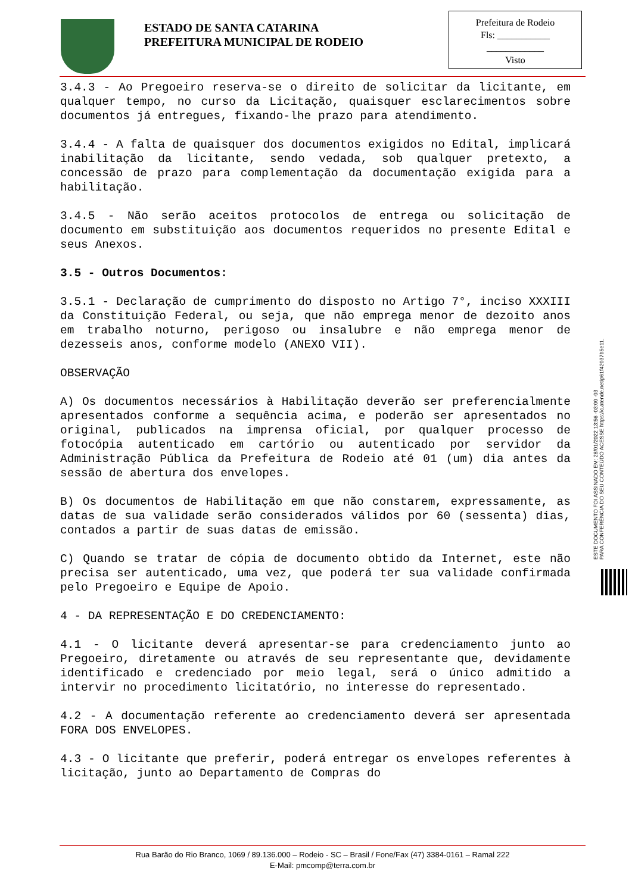ESTADO DE SANTA CATARINA
PREFEITURA MUNICIPAL DE RODEIO
Prefeitura de Rodeio
Fls: ___________
____________
Visto
3.4.3 - Ao Pregoeiro reserva-se o direito de solicitar da licitante, em qualquer tempo, no curso da Licitação, quaisquer esclarecimentos sobre documentos já entregues, fixando-lhe prazo para atendimento.
3.4.4 - A falta de quaisquer dos documentos exigidos no Edital, implicará inabilitação da licitante, sendo vedada, sob qualquer pretexto, a concessão de prazo para complementação da documentação exigida para a habilitação.
3.4.5 - Não serão aceitos protocolos de entrega ou solicitação de documento em substituição aos documentos requeridos no presente Edital e seus Anexos.
3.5 - Outros Documentos:
3.5.1 - Declaração de cumprimento do disposto no Artigo 7°, inciso XXXIII da Constituição Federal, ou seja, que não emprega menor de dezoito anos em trabalho noturno, perigoso ou insalubre e não emprega menor de dezesseis anos, conforme modelo (ANEXO VII).
OBSERVAÇÃO
A) Os documentos necessários à Habilitação deverão ser preferencialmente apresentados conforme a sequência acima, e poderão ser apresentados no original, publicados na imprensa oficial, por qualquer processo de fotocópia autenticado em cartório ou autenticado por servidor da Administração Pública da Prefeitura de Rodeio até 01 (um) dia antes da sessão de abertura dos envelopes.
B) Os documentos de Habilitação em que não constarem, expressamente, as datas de sua validade serão considerados válidos por 60 (sessenta) dias, contados a partir de suas datas de emissão.
C) Quando se tratar de cópia de documento obtido da Internet, este não precisa ser autenticado, uma vez, que poderá ter sua validade confirmada pelo Pregoeiro e Equipe de Apoio.
4 - DA REPRESENTAÇÃO E DO CREDENCIAMENTO:
4.1 - O licitante deverá apresentar-se para credenciamento junto ao Pregoeiro, diretamente ou através de seu representante que, devidamente identificado e credenciado por meio legal, será o único admitido a intervir no procedimento licitatório, no interesse do representado.
4.2 - A documentação referente ao credenciamento deverá ser apresentada FORA DOS ENVELOPES.
4.3 - O licitante que preferir, poderá entregar os envelopes referentes à licitação, junto ao Departamento de Compras do
ESTE DOCUMENTO FOI ASSINADO EM: 28/01/2022 13:56 -03:00 -03
PARA CONFERÊNCIA DO SEU CONTEÚDO ACESSE https://c.atende.net/p61f42037b5e11.
Rua Barão do Rio Branco, 1069 / 89.136.000 – Rodeio - SC – Brasil / Fone/Fax (47) 3384-0161 – Ramal 222
E-Mail: pmcomp@terra.com.br